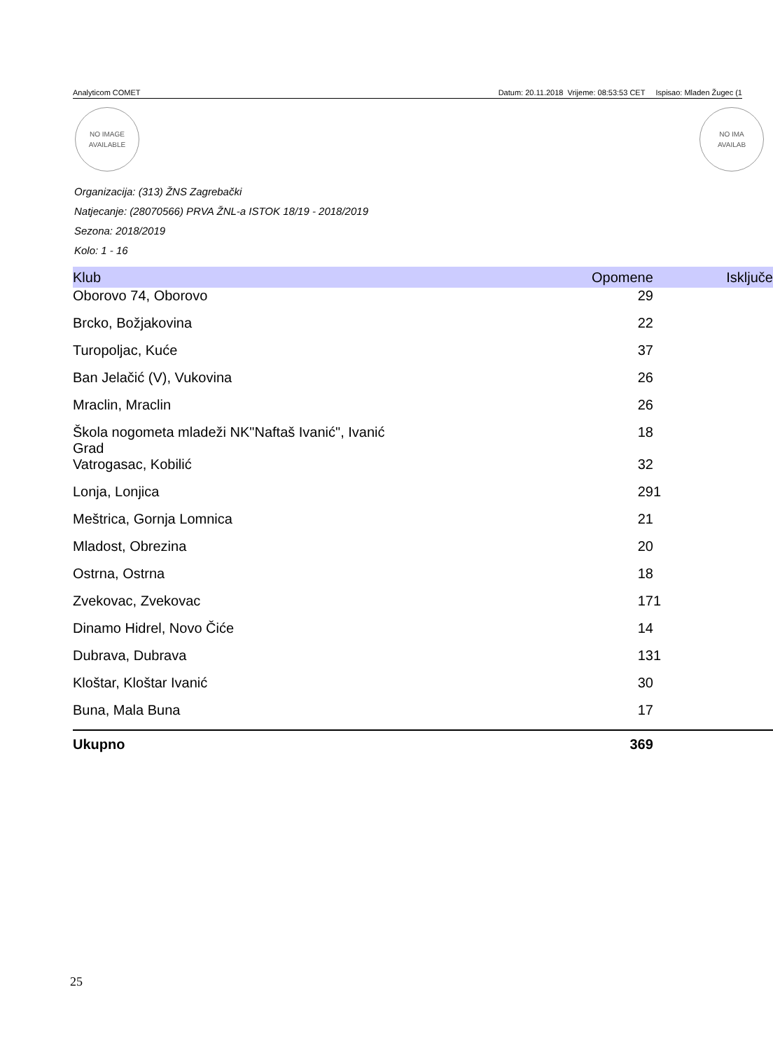Analyticom COMET Datum: 20.11.2018 Vrijeme: 08:53:53 CET Ispisao: Mladen Žugec (1
NO IMAGE
AVAILABLE
NO IMA
AVAILAB
Organizacija: (313) ŽNS Zagrebački
Natjecanje: (28070566) PRVA ŽNL-a ISTOK 18/19 - 2018/2019
Sezona: 2018/2019
Kolo: 1 - 16
| Klub | Opomene | Isključe |
| --- | --- | --- |
| Oborovo 74, Oborovo | 29 | |
| Brcko, Božjakovina | 22 | |
| Turopoljac, Kuće | 37 | |
| Ban Jelačić (V), Vukovina | 26 | |
| Mraclin, Mraclin | 26 | |
| Škola nogometa mladeži NK"Naftaš Ivanić", Ivanić Grad | 18 | |
| Vatrogasac, Kobilić | 32 | |
| Lonja, Lonjica | 29 | 1 |
| Meštrica, Gornja Lomnica | 21 | |
| Mladost, Obrezina | 20 | |
| Ostrna, Ostrna | 18 | |
| Zvekovac, Zvekovac | 17 | 1 |
| Dinamo Hidrel, Novo Čiće | 14 | |
| Dubrava, Dubrava | 13 | 1 |
| Kloštar, Kloštar Ivanić | 30 | |
| Buna, Mala Buna | 17 | |
| Ukupno | 369 | |
25